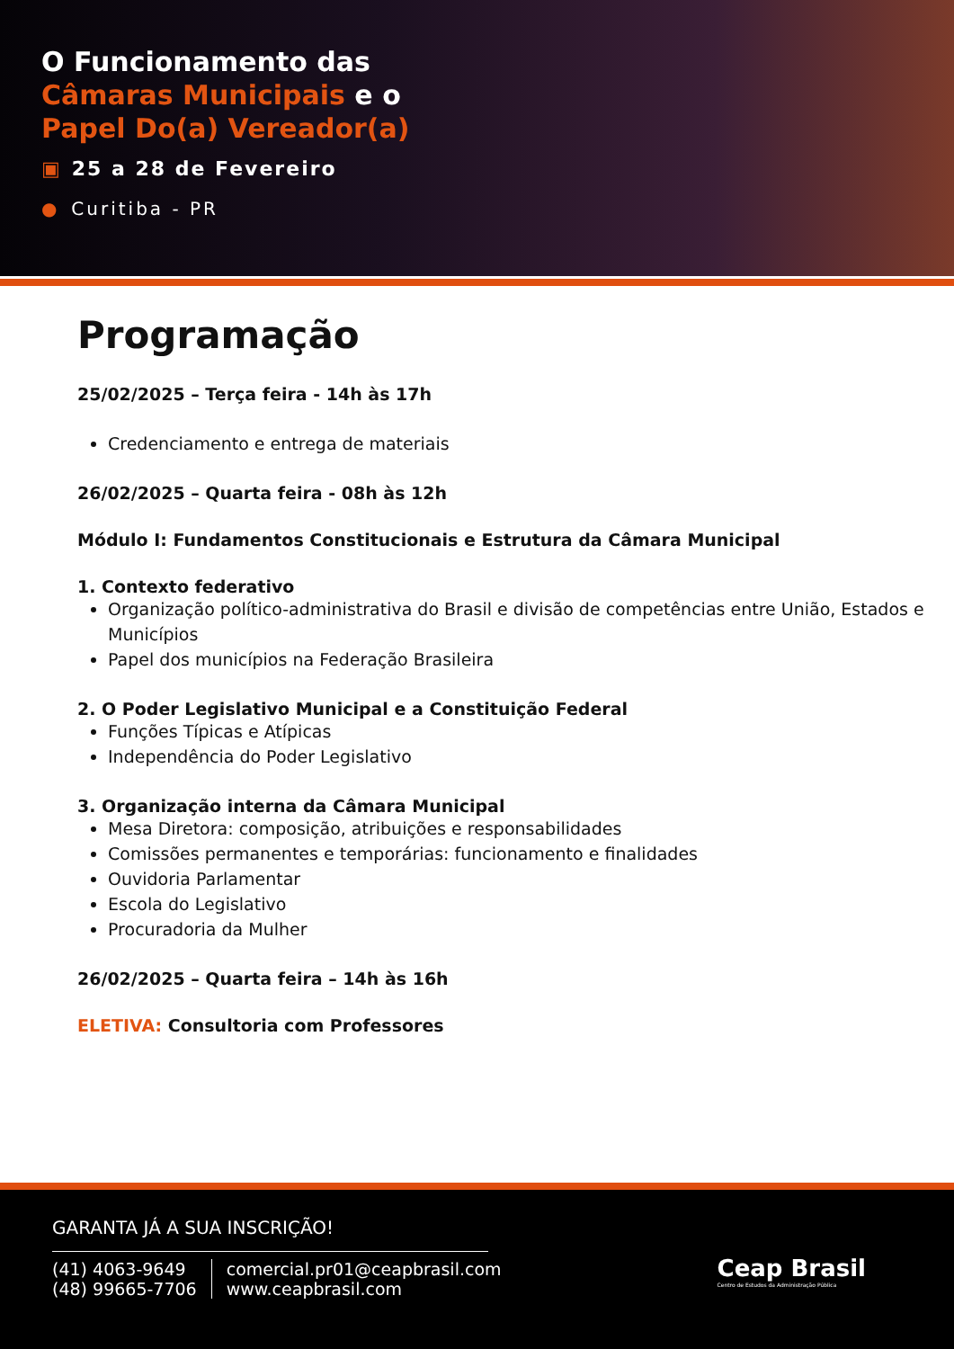O Funcionamento das
Câmaras Municipais e o
Papel Do(a) Vereador(a)
▣ 25 a 28 de Fevereiro
● Curitiba - PR
Programação
25/02/2025 – Terça feira - 14h às 17h
Credenciamento e entrega de materiais
26/02/2025 – Quarta feira - 08h às 12h
Módulo I: Fundamentos Constitucionais e Estrutura da Câmara Municipal
1. Contexto federativo
Organização político-administrativa do Brasil e divisão de competências entre União, Estados e Municípios
Papel dos municípios na Federação Brasileira
2. O Poder Legislativo Municipal e a Constituição Federal
Funções Típicas e Atípicas
Independência do Poder Legislativo
3. Organização interna da Câmara Municipal
Mesa Diretora: composição, atribuições e responsabilidades
Comissões permanentes e temporárias: funcionamento e finalidades
Ouvidoria Parlamentar
Escola do Legislativo
Procuradoria da Mulher
26/02/2025 – Quarta feira – 14h às 16h
ELETIVA: Consultoria com Professores
GARANTA JÁ A SUA INSCRIÇÃO!
(41) 4063-9649
(48) 99665-7706
comercial.pr01@ceapbrasil.com
www.ceapbrasil.com
Ceap Brasil
Centro de Estudos da Administração Pública